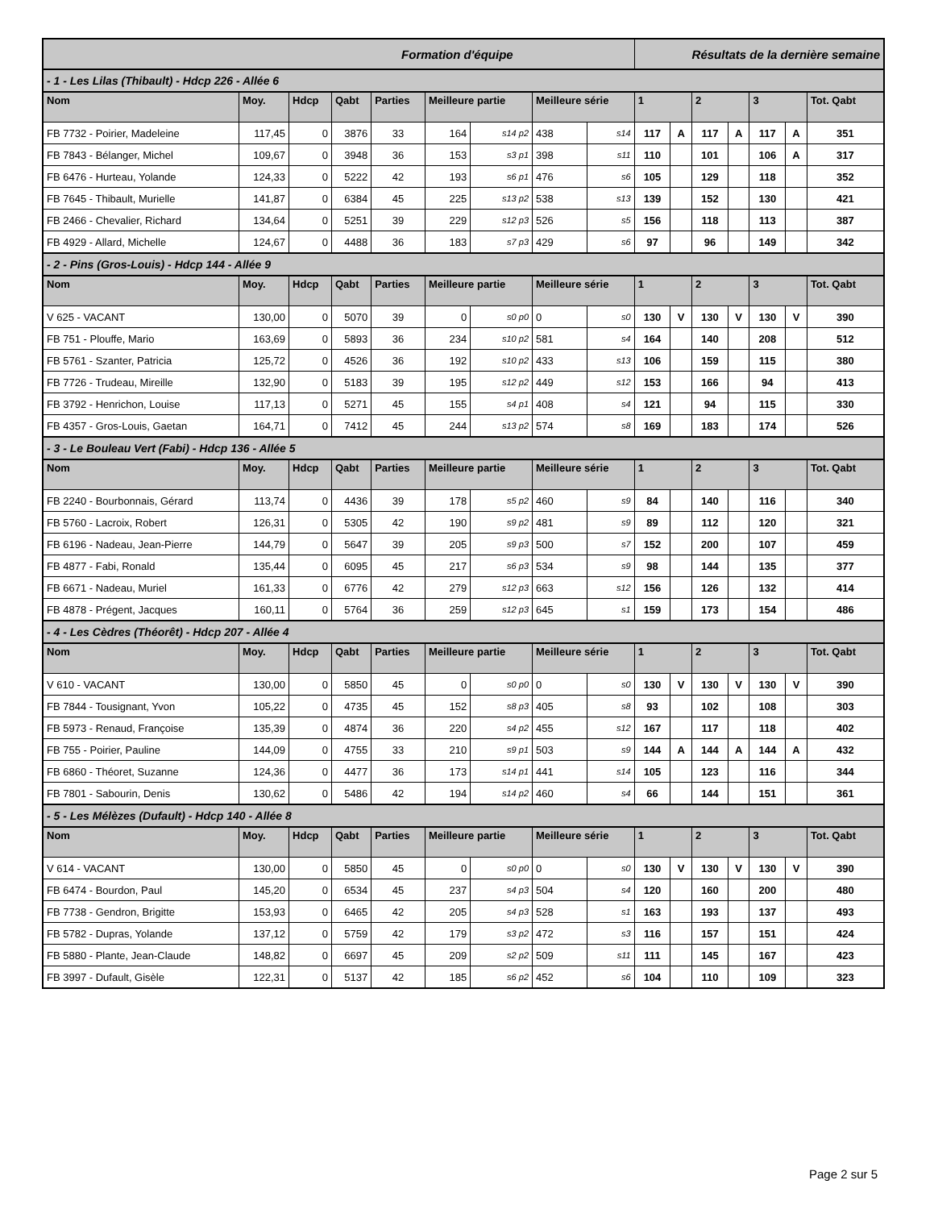| Formation d'équipe | | | | | | | | | Résultats de la dernière semaine | | | | | | |
| - 1 - Les Lilas (Thibault) - Hdcp 226 - Allée 6 | | | | | | | | | | | | | | | |
| Nom | Moy. | Hdcp | Qabt | Parties | Meilleure partie | | Meilleure série | | 1 | | 2 | | 3 | | Tot. Qabt |
| FB 7732 - Poirier, Madeleine | 117,45 | 0 | 3876 | 33 | 164 | s14 p2 | 438 | s14 | 117 | A | 117 | A | 117 | A | 351 |
| FB 7843 - Bélanger, Michel | 109,67 | 0 | 3948 | 36 | 153 | s3 p1 | 398 | s11 | 110 | | 101 | | 106 | A | 317 |
| FB 6476 - Hurteau, Yolande | 124,33 | 0 | 5222 | 42 | 193 | s6 p1 | 476 | s6 | 105 | | 129 | | 118 | | 352 |
| FB 7645 - Thibault, Murielle | 141,87 | 0 | 6384 | 45 | 225 | s13 p2 | 538 | s13 | 139 | | 152 | | 130 | | 421 |
| FB 2466 - Chevalier, Richard | 134,64 | 0 | 5251 | 39 | 229 | s12 p3 | 526 | s5 | 156 | | 118 | | 113 | | 387 |
| FB 4929 - Allard, Michelle | 124,67 | 0 | 4488 | 36 | 183 | s7 p3 | 429 | s6 | 97 | | 96 | | 149 | | 342 |
| - 2 - Pins (Gros-Louis) - Hdcp 144 - Allée 9 | | | | | | | | | | | | | | | |
| Nom | Moy. | Hdcp | Qabt | Parties | Meilleure partie | | Meilleure série | | 1 | | 2 | | 3 | | Tot. Qabt |
| V 625 - VACANT | 130,00 | 0 | 5070 | 39 | 0 | s0 p0 | 0 | s0 | 130 | V | 130 | V | 130 | V | 390 |
| FB 751 - Plouffe, Mario | 163,69 | 0 | 5893 | 36 | 234 | s10 p2 | 581 | s4 | 164 | | 140 | | 208 | | 512 |
| FB 5761 - Szanter, Patricia | 125,72 | 0 | 4526 | 36 | 192 | s10 p2 | 433 | s13 | 106 | | 159 | | 115 | | 380 |
| FB 7726 - Trudeau, Mireille | 132,90 | 0 | 5183 | 39 | 195 | s12 p2 | 449 | s12 | 153 | | 166 | | 94 | | 413 |
| FB 3792 - Henrichon, Louise | 117,13 | 0 | 5271 | 45 | 155 | s4 p1 | 408 | s4 | 121 | | 94 | | 115 | | 330 |
| FB 4357 - Gros-Louis, Gaetan | 164,71 | 0 | 7412 | 45 | 244 | s13 p2 | 574 | s8 | 169 | | 183 | | 174 | | 526 |
| - 3 - Le Bouleau Vert (Fabi) - Hdcp 136 - Allée 5 | | | | | | | | | | | | | | | |
| Nom | Moy. | Hdcp | Qabt | Parties | Meilleure partie | | Meilleure série | | 1 | | 2 | | 3 | | Tot. Qabt |
| FB 2240 - Bourbonnais, Gérard | 113,74 | 0 | 4436 | 39 | 178 | s5 p2 | 460 | s9 | 84 | | 140 | | 116 | | 340 |
| FB 5760 - Lacroix, Robert | 126,31 | 0 | 5305 | 42 | 190 | s9 p2 | 481 | s9 | 89 | | 112 | | 120 | | 321 |
| FB 6196 - Nadeau, Jean-Pierre | 144,79 | 0 | 5647 | 39 | 205 | s9 p3 | 500 | s7 | 152 | | 200 | | 107 | | 459 |
| FB 4877 - Fabi, Ronald | 135,44 | 0 | 6095 | 45 | 217 | s6 p3 | 534 | s9 | 98 | | 144 | | 135 | | 377 |
| FB 6671 - Nadeau, Muriel | 161,33 | 0 | 6776 | 42 | 279 | s12 p3 | 663 | s12 | 156 | | 126 | | 132 | | 414 |
| FB 4878 - Prégent, Jacques | 160,11 | 0 | 5764 | 36 | 259 | s12 p3 | 645 | s1 | 159 | | 173 | | 154 | | 486 |
| - 4 - Les Cèdres (Théorêt) - Hdcp 207 - Allée 4 | | | | | | | | | | | | | | | |
| Nom | Moy. | Hdcp | Qabt | Parties | Meilleure partie | | Meilleure série | | 1 | | 2 | | 3 | | Tot. Qabt |
| V 610 - VACANT | 130,00 | 0 | 5850 | 45 | 0 | s0 p0 | 0 | s0 | 130 | V | 130 | V | 130 | V | 390 |
| FB 7844 - Tousignant, Yvon | 105,22 | 0 | 4735 | 45 | 152 | s8 p3 | 405 | s8 | 93 | | 102 | | 108 | | 303 |
| FB 5973 - Renaud, Françoise | 135,39 | 0 | 4874 | 36 | 220 | s4 p2 | 455 | s12 | 167 | | 117 | | 118 | | 402 |
| FB 755 - Poirier, Pauline | 144,09 | 0 | 4755 | 33 | 210 | s9 p1 | 503 | s9 | 144 | A | 144 | A | 144 | A | 432 |
| FB 6860 - Théoret, Suzanne | 124,36 | 0 | 4477 | 36 | 173 | s14 p1 | 441 | s14 | 105 | | 123 | | 116 | | 344 |
| FB 7801 - Sabourin, Denis | 130,62 | 0 | 5486 | 42 | 194 | s14 p2 | 460 | s4 | 66 | | 144 | | 151 | | 361 |
| - 5 - Les Mélèzes (Dufault) - Hdcp 140 - Allée 8 | | | | | | | | | | | | | | | |
| Nom | Moy. | Hdcp | Qabt | Parties | Meilleure partie | | Meilleure série | | 1 | | 2 | | 3 | | Tot. Qabt |
| V 614 - VACANT | 130,00 | 0 | 5850 | 45 | 0 | s0 p0 | 0 | s0 | 130 | V | 130 | V | 130 | V | 390 |
| FB 6474 - Bourdon, Paul | 145,20 | 0 | 6534 | 45 | 237 | s4 p3 | 504 | s4 | 120 | | 160 | | 200 | | 480 |
| FB 7738 - Gendron, Brigitte | 153,93 | 0 | 6465 | 42 | 205 | s4 p3 | 528 | s1 | 163 | | 193 | | 137 | | 493 |
| FB 5782 - Dupras, Yolande | 137,12 | 0 | 5759 | 42 | 179 | s3 p2 | 472 | s3 | 116 | | 157 | | 151 | | 424 |
| FB 5880 - Plante, Jean-Claude | 148,82 | 0 | 6697 | 45 | 209 | s2 p2 | 509 | s11 | 111 | | 145 | | 167 | | 423 |
| FB 3997 - Dufault, Gisèle | 122,31 | 0 | 5137 | 42 | 185 | s6 p2 | 452 | s6 | 104 | | 110 | | 109 | | 323 |
Page 2 sur 5